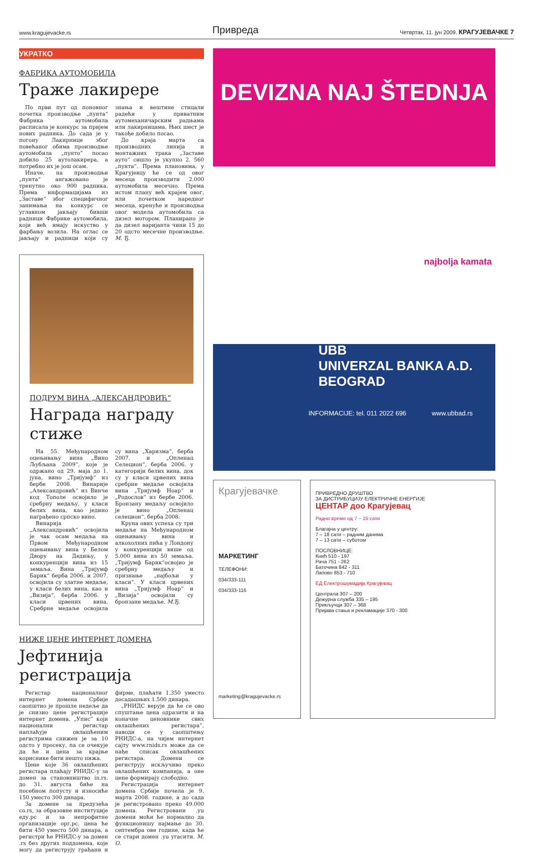www.kragujevacke.rs Привреда Четвртак, 11. јун 2009. КРАГУЈЕВАЧКЕ 7
УКРАТКО
ФАБРИКА АУТОМОБИЛА
Траже лакирере
По први пут од поновног почетка производње „пунта“ Фабрика аутомобила расписала је конкурс за пријем нових радника. До сада је у погону Лакирнице због повећаног обима производње аутомобила „пунто” посао добило 25 аутолакирера, а потребно их је још осам.
Иначе, на производњи „пунта“ ангажовано је тренутно око 900 радника. Према информацијама из „Заставе“ због специфичног занимања на конкурс се углавном јављају бивши радници Фабрике аутомобила, који већ имају искуство у фарбању возила. На оглас се јављају и радници који су знања и вештине стицали радећи у приватним аутомеханичарским радњама или лакирницама. Њих шест је такође добило посао.
До краја марта са производних линија и монтажних трака „Заставе ауто“ сишло је укупно 2. 560 „пунта“. Према плановима, у Крагујевцу ће се од овог месеца производити 2.000 аутомобила месечно. Према истом плану већ крајем овог, или почетком наредног месеца, кренуће и производња овог модела аутомобила са дизел мотором. Планирано је да дизел варијанта чини 15 до 20 одсто месечне производње. М. Ђ.
ПОДРУМ ВИНА „АЛЕКСАНДРОВИЋ“
Награда награду стиже
На 55. Међународном оцењивању вина „Вино Љубљана 2009”, које је одржано од 29. маја до 1. јуна, вино „Тријумф“ из бербе 2008. Винарије „Александровић“ из Винче код Тополе освојило је сребрну медаљу, у класи белих вина, као једино награђено српско вино.
Винарија „Александровић“ освојила је чак осам медаља на Првом Међународном оцењивању вина у Белом Двору на Дедињу, у конкуренцији вина из 15 земаља. Вина „Тријумф Барик“ берба 2006. и 2007. освојила су златне медаље, у класи белих вина, као и „Визија“, берба 2006. у класи црвених вина. Сребрне медаље освојила су вина „Харизма“, берба 2007. и „Опленац Селецион“, берба 2006. у категорији белих вина, док су у класи црвених вина сребрне медаље освојила вина „Тријумф Ноар“ и „Родослов“ из бербе 2006. Бронзану медаљу освојило је вино „Опленац селецион“, берба 2008.
Круна ових успеха су три медаље на Међународном оцењивању вина и алкохолних пића у Лондону у конкуренцији више од 5.000 вина из 50 земаља. „Тријумф Барик“освојио је сребрну медаљу и признање „најбољи у класи”. У класи црвених вина „Тријумф Ноар“ и „Визија“ освојили су бронзане медаље. М.Ђ.
НИЖЕ ЦЕНЕ ИНТЕРНЕТ ДОМЕНА
Јефтинија регистрација
Регистар националног интернет домена Србије саопштио је прошле недеље да је снизио цене регистрације интернет домена. „Упис” који национални регистар наплаћује овлашћеним регистрима снижен је за 10 одсто у просеку, па се очекује да ће и цена за крајње кориснике бити нешто нижа.
Цене које 36 овлашћених регистара плаћају РНИДС-у за домен за становништво in.rs, до 31. августа биће на посебном попусту и износиће 150 уместо 300 динара.
За домене за предузећа co.rs, за образовне институције еду.рс и за непрофитне организације орг.рс, цена ће бити 450 уместо 500 динара, а регистри ће РНИДС-у за домен .rs без других поддомена, које могу да региструју грађани и фирме, плаћати 1.350 уместо досадашњих 1.500 динара.
„РНИДС верује да ће се ово спуштање цена одразити и на коначне ценовнике свих овлашћених регистара”, наводи се у саопштењу РНИДС-а, на чијем интернет сајту www.rnids.rs може да се нађе списак овлашћених регистара. Домени се региструју искључиво преко овлашћених компанија, а оне цене формирају слободно.
Регистрација интернет домена Србије почела је 9. марта 2008. године, а до сада је регистровано преко 49.000 домена. Регистровани .yu домени моћи ће нормално да функционишу најмање до 30. септембра ове године, када ће се стари домен .yu угасити. М. О.
DEVIZNA NAJ ŠTEDNJA
najbolja kamata
UBB
UNIVERZAL BANKA A.D.
BEOGRAD
INFORMACIJE: tel. 011 2022 696 www.ubbad.rs
Крагујевачке
МАРКЕТИНГ
ТЕЛЕФОНИ:
034/333-111
034/333-116
marketing@kragujevacke.rs
ПРИВРЕДНО ДРУШТВО
ЗА ДИСТРИБУЦИЈУ ЕЛЕКТРИЧНЕ ЕНЕРГИЈЕ
ЦЕНТАР доо Крагујевац
Радно време од 7 – 15 сати
Благајна у центру:
7 – 18 сати – радним данима
7 – 13 сати – суботом
ПОСЛОВНИЦЕ:
Кнић 510 - 197
Рача 751 - 262
Баточина 842 - 311
Лапово 853 - 710
ЕД Електрошумадија Крагујевац
Централа 307 – 200
Дежурна служба 335 – 195
Прикључци 307 – 368
Пријава стања и рекламације 370 - 300